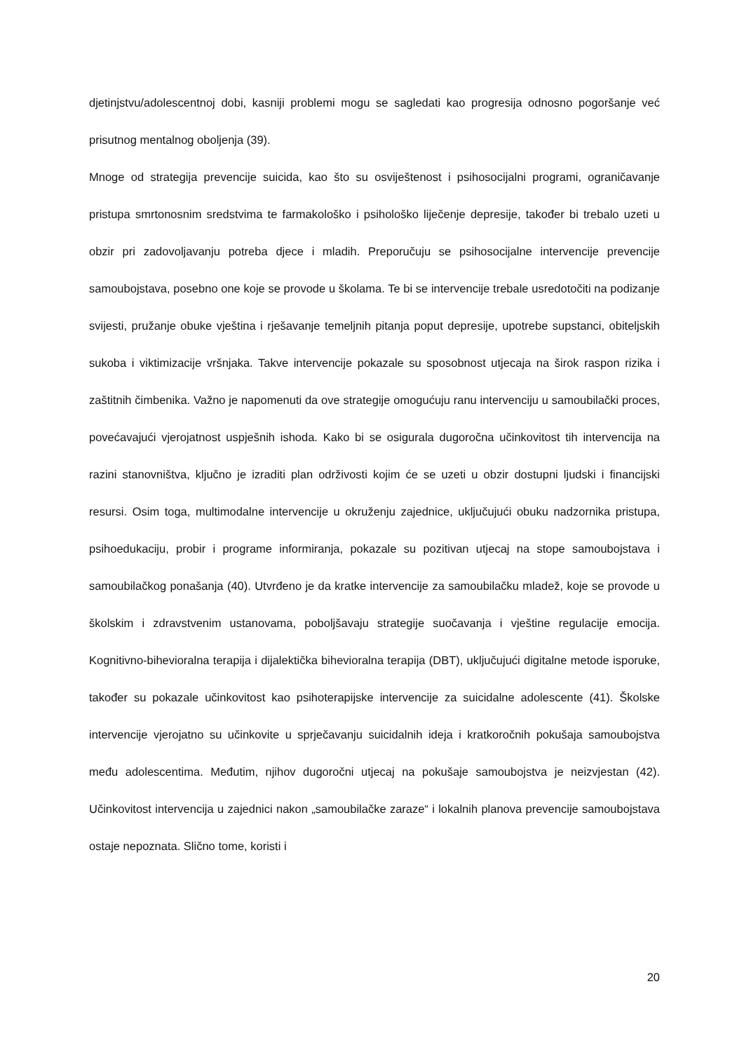djetinjstvu/adolescentnoj dobi, kasniji problemi mogu se sagledati kao progresija odnosno pogoršanje već prisutnog mentalnog oboljenja (39).
Mnoge od strategija prevencije suicida, kao što su osviještenost i psihosocijalni programi, ograničavanje pristupa smrtonosnim sredstvima te farmakološko i psihološko liječenje depresije, također bi trebalo uzeti u obzir pri zadovoljavanju potreba djece i mladih. Preporučuju se psihosocijalne intervencije prevencije samoubojstava, posebno one koje se provode u školama. Te bi se intervencije trebale usredotočiti na podizanje svijesti, pružanje obuke vještina i rješavanje temeljnih pitanja poput depresije, upotrebe supstanci, obiteljskih sukoba i viktimizacije vršnjaka. Takve intervencije pokazale su sposobnost utjecaja na širok raspon rizika i zaštitnih čimbenika. Važno je napomenuti da ove strategije omogućuju ranu intervenciju u samoubilački proces, povećavajući vjerojatnost uspješnih ishoda. Kako bi se osigurala dugoročna učinkovitost tih intervencija na razini stanovništva, ključno je izraditi plan održivosti kojim će se uzeti u obzir dostupni ljudski i financijski resursi. Osim toga, multimodalne intervencije u okruženju zajednice, uključujući obuku nadzornika pristupa, psihoedukaciju, probir i programe informiranja, pokazale su pozitivan utjecaj na stope samoubojstava i samoubilačkog ponašanja (40). Utvrđeno je da kratke intervencije za samoubilačku mladež, koje se provode u školskim i zdravstvenim ustanovama, poboljšavaju strategije suočavanja i vještine regulacije emocija. Kognitivno-bihevioralna terapija i dijalektička bihevioralna terapija (DBT), uključujući digitalne metode isporuke, također su pokazale učinkovitost kao psihoterapijske intervencije za suicidalne adolescente (41). Školske intervencije vjerojatno su učinkovite u sprječavanju suicidalnih ideja i kratkoročnih pokušaja samoubojstva među adolescentima. Međutim, njihov dugoročni utjecaj na pokušaje samoubojstva je neizvjestan (42). Učinkovitost intervencija u zajednici nakon „samoubilačke zaraze“ i lokalnih planova prevencije samoubojstava ostaje nepoznata. Slično tome, koristi i
20